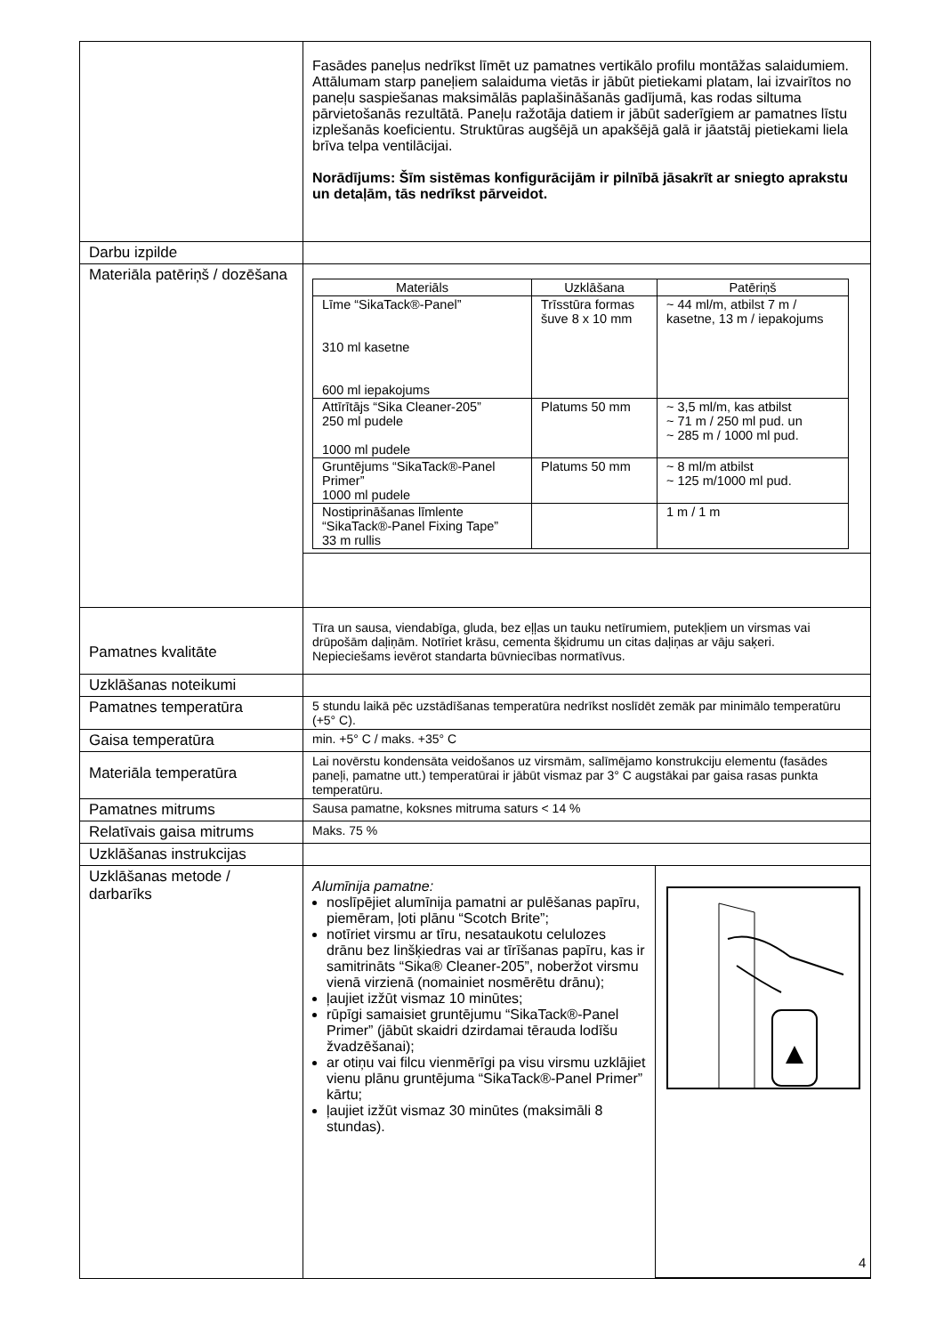| | Fasādes paneļus nedrīkst līmēt uz pamatnes vertikālo profilu montāžas salaidumiem. Attālumam starp paneļiem salaiduma vietās ir jābūt pietiekami platam, lai izvairītos no paneļu saspiešanas maksimālās paplašināšanās gadījumā, kas rodas siltuma pārvietošanās rezultātā. Paneļu ražotāja datiem ir jābūt saderīgiem ar pamatnes līstu izplešanās koeficientu. Struktūras augšējā un apakšējā galā ir jāatstāj pietiekami liela brīva telpa ventilācijai. Norādījums: Šīm sistēmas konfigurācijām ir pilnībā jāsakrīt ar sniegto aprakstu un detaļām, tās nedrīkst pārveidot. |
| Darbu izpilde | |
| Materiāla patēriņš / dozēšana | / Materiāls / Uzklāšana / Patēriņš / / --- / --- / --- / / Līme “SikaTack®-Panel” 310 ml kasetne 600 ml iepakojums / Trīsstūra formas šuve 8 x 10 mm / ~ 44 ml/m, atbilst 7 m / kasetne, 13 m / iepakojums / / Attīrītājs “Sika Cleaner-205” 250 ml pudele 1000 ml pudele / Platums 50 mm / ~ 3,5 ml/m, kas atbilst ~ 71 m / 250 ml pud. un ~ 285 m / 1000 ml pud. / / Gruntējums “SikaTack®-Panel Primer” 1000 ml pudele / Platums 50 mm / ~ 8 ml/m atbilst ~ 125 m/1000 ml pud. / / Nostiprināšanas līmlente “SikaTack®-Panel Fixing Tape” 33 m rullis / / 1 m / 1 m / |
| Pamatnes kvalitāte | Tīra un sausa, viendabīga, gluda, bez eļļas un tauku netīrumiem, putekļiem un virsmas vai drūpošām daļiņām. Notīriet krāsu, cementa šķidrumu un citas daļiņas ar vāju saķeri. Nepieciešams ievērot standarta būvniecības normatīvus. |
| Uzklāšanas noteikumi | |
| Pamatnes temperatūra | 5 stundu laikā pēc uzstādīšanas temperatūra nedrīkst noslīdēt zemāk par minimālo temperatūru (+5° C). |
| Gaisa temperatūra | min. +5° C / maks. +35° C |
| Materiāla temperatūra | Lai novērstu kondensāta veidošanos uz virsmām, salīmējamo konstrukciju elementu (fasādes paneļi, pamatne utt.) temperatūrai ir jābūt vismaz par 3° C augstākai par gaisa rasas punkta temperatūru. |
| Pamatnes mitrums | Sausa pamatne, koksnes mitruma saturs < 14 % |
| Relatīvais gaisa mitrums | Maks. 75 % |
| Uzklāšanas instrukcijas | |
| Uzklāšanas metode / darbarīks | Alumīnija pamatne: noslīpējiet alumīnija pamatni ar pulēšanas papīru, piemēram, ļoti plānu “Scotch Brite”; notīriet virsmu ar tīru, nesataukotu celulozes drānu bez linšķiedras vai ar tīrīšanas papīru, kas ir samitrināts “Sika® Cleaner-205”, noberžot virsmu vienā virzienā (nomainiet nosmērētu drānu); ļaujiet izžūt vismaz 10 minūtes; rūpīgi samaisiet gruntējumu “SikaTack®-Panel Primer” (jābūt skaidri dzirdamai tērauda lodīšu žvadzēšanai); ar otiņu vai filcu vienmērīgi pa visu virsmu uzklājiet vienu plānu gruntējuma “SikaTack®-Panel Primer” kārtu; ļaujiet izžūt vismaz 30 minūtes (maksimāli 8 stundas). |
4